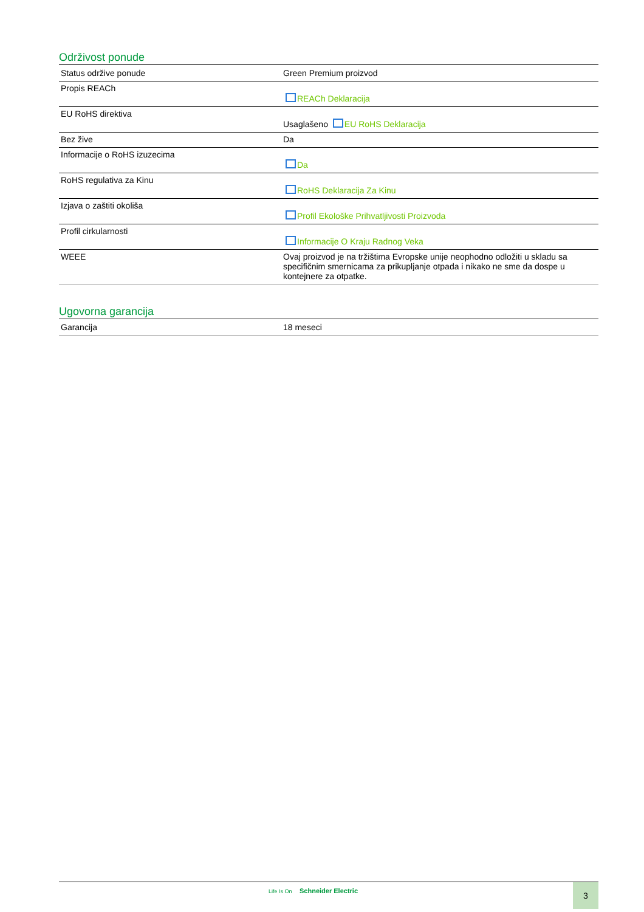Održivost ponude
| Status održive ponude | Green Premium proizvod |
| Propis REACh | REACh Deklaracija |
| EU RoHS direktiva | Usaglašeno EU RoHS Deklaracija |
| Bez žive | Da |
| Informacije o RoHS izuzecima | Da |
| RoHS regulativa za Kinu | RoHS Deklaracija Za Kinu |
| Izjava o zaštiti okoliša | Profil Ekološke Prihvatljivosti Proizvoda |
| Profil cirkularnosti | Informacije O Kraju Radnog Veka |
| WEEE | Ovaj proizvod je na tržištima Evropske unije neophodno odložiti u skladu sa specifičnim smernicama za prikupljanje otpada i nikako ne sme da dospe u kontejnere za otpatke. |
Ugovorna garancija
| Garancija | 18 meseci |
Life Is On Schneider Electric 3